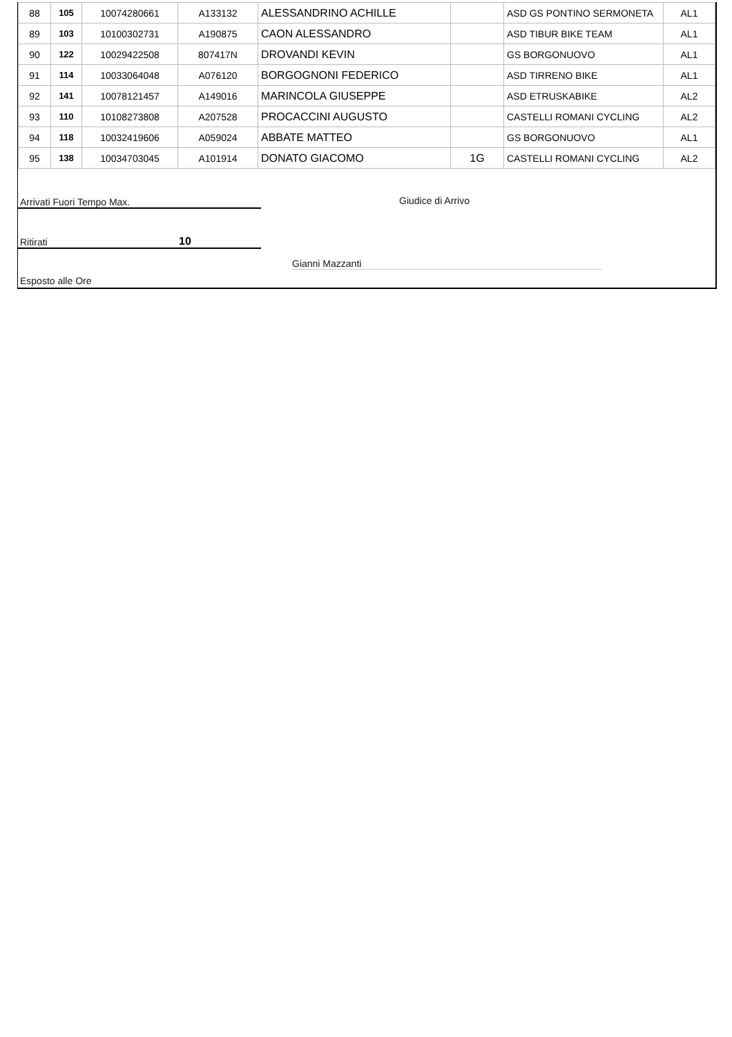| 88 | 105 | 10074280661 | A133132 | ALESSANDRINO ACHILLE | | ASD GS PONTINO SERMONETA | AL1 |
| 89 | 103 | 10100302731 | A190875 | CAON ALESSANDRO | | ASD TIBUR BIKE TEAM | AL1 |
| 90 | 122 | 10029422508 | 807417N | DROVANDI KEVIN | | GS BORGONUOVO | AL1 |
| 91 | 114 | 10033064048 | A076120 | BORGOGNONI FEDERICO | | ASD TIRRENO BIKE | AL1 |
| 92 | 141 | 10078121457 | A149016 | MARINCOLA GIUSEPPE | | ASD ETRUSKABIKE | AL2 |
| 93 | 110 | 10108273808 | A207528 | PROCACCINI AUGUSTO | | CASTELLI ROMANI CYCLING | AL2 |
| 94 | 118 | 10032419606 | A059024 | ABBATE MATTEO | | GS BORGONUOVO | AL1 |
| 95 | 138 | 10034703045 | A101914 | DONATO GIACOMO | 1G | CASTELLI ROMANI CYCLING | AL2 |
Arrivati Fuori Tempo Max. Giudice di Arrivo
Ritirati 10
Gianni Mazzanti
Esposto alle Ore